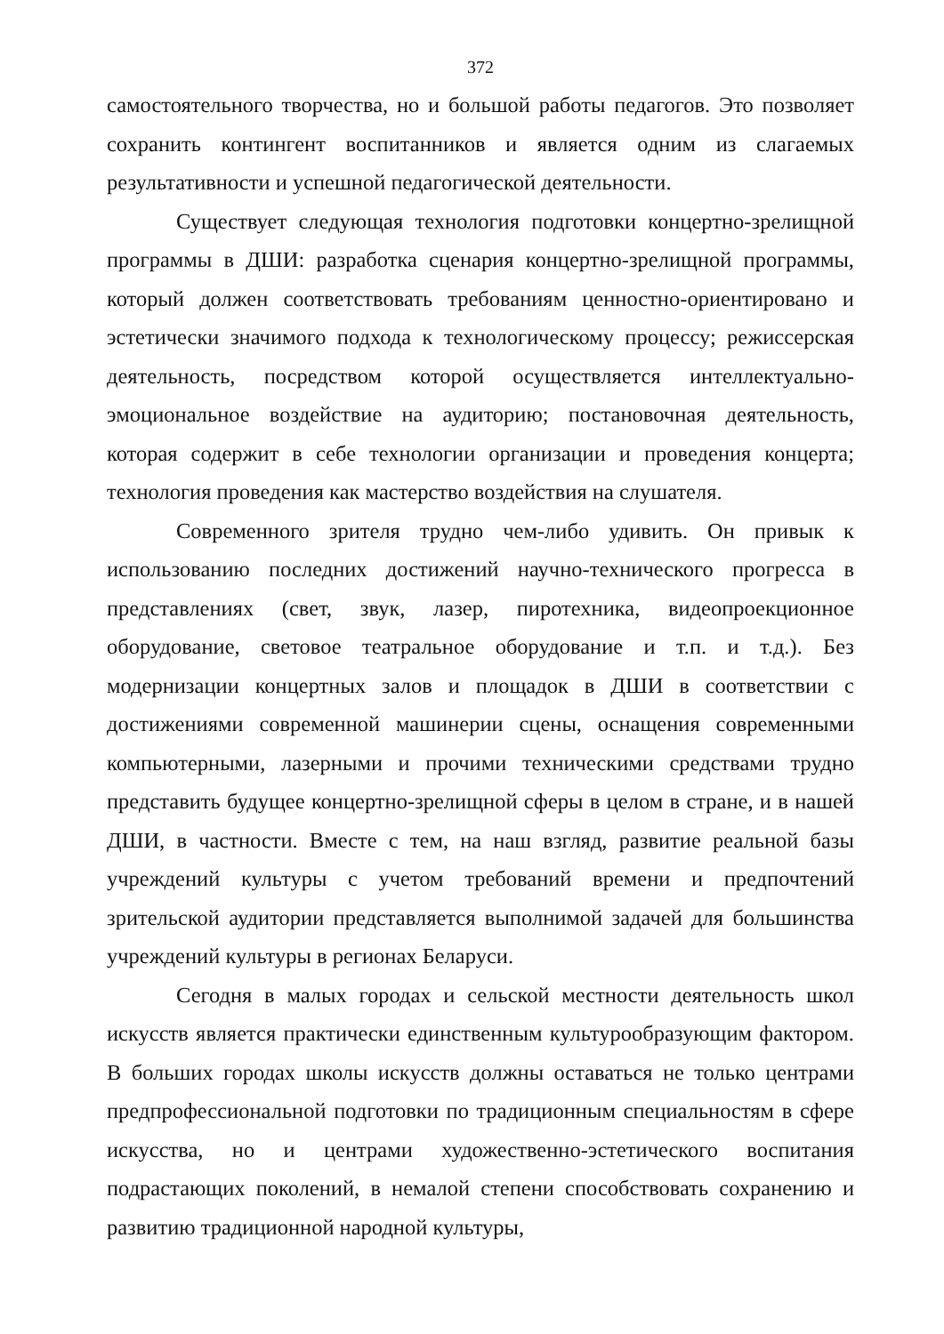372
самостоятельного творчества, но и большой работы педагогов. Это позволяет сохранить контингент воспитанников и является одним из слагаемых результативности и успешной педагогической деятельности.
Существует следующая технология подготовки концертно-зрелищной программы в ДШИ: разработка сценария концертно-зрелищной программы, который должен соответствовать требованиям ценностно-ориентировано и эстетически значимого подхода к технологическому процессу; режиссерская деятельность, посредством которой осуществляется интеллектуально-эмоциональное воздействие на аудиторию; постановочная деятельность, которая содержит в себе технологии организации и проведения концерта; технология проведения как мастерство воздействия на слушателя.
Современного зрителя трудно чем-либо удивить. Он привык к использованию последних достижений научно-технического прогресса в представлениях (свет, звук, лазер, пиротехника, видеопроекционное оборудование, световое театральное оборудование и т.п. и т.д.). Без модернизации концертных залов и площадок в ДШИ в соответствии с достижениями современной машинерии сцены, оснащения современными компьютерными, лазерными и прочими техническими средствами трудно представить будущее концертно-зрелищной сферы в целом в стране, и в нашей ДШИ, в частности. Вместе с тем, на наш взгляд, развитие реальной базы учреждений культуры с учетом требований времени и предпочтений зрительской аудитории представляется выполнимой задачей для большинства учреждений культуры в регионах Беларуси.
Сегодня в малых городах и сельской местности деятельность школ искусств является практически единственным культурообразующим фактором. В больших городах школы искусств должны оставаться не только центрами предпрофессиональной подготовки по традиционным специальностям в сфере искусства, но и центрами художественно-эстетического воспитания подрастающих поколений, в немалой степени способствовать сохранению и развитию традиционной народной культуры,